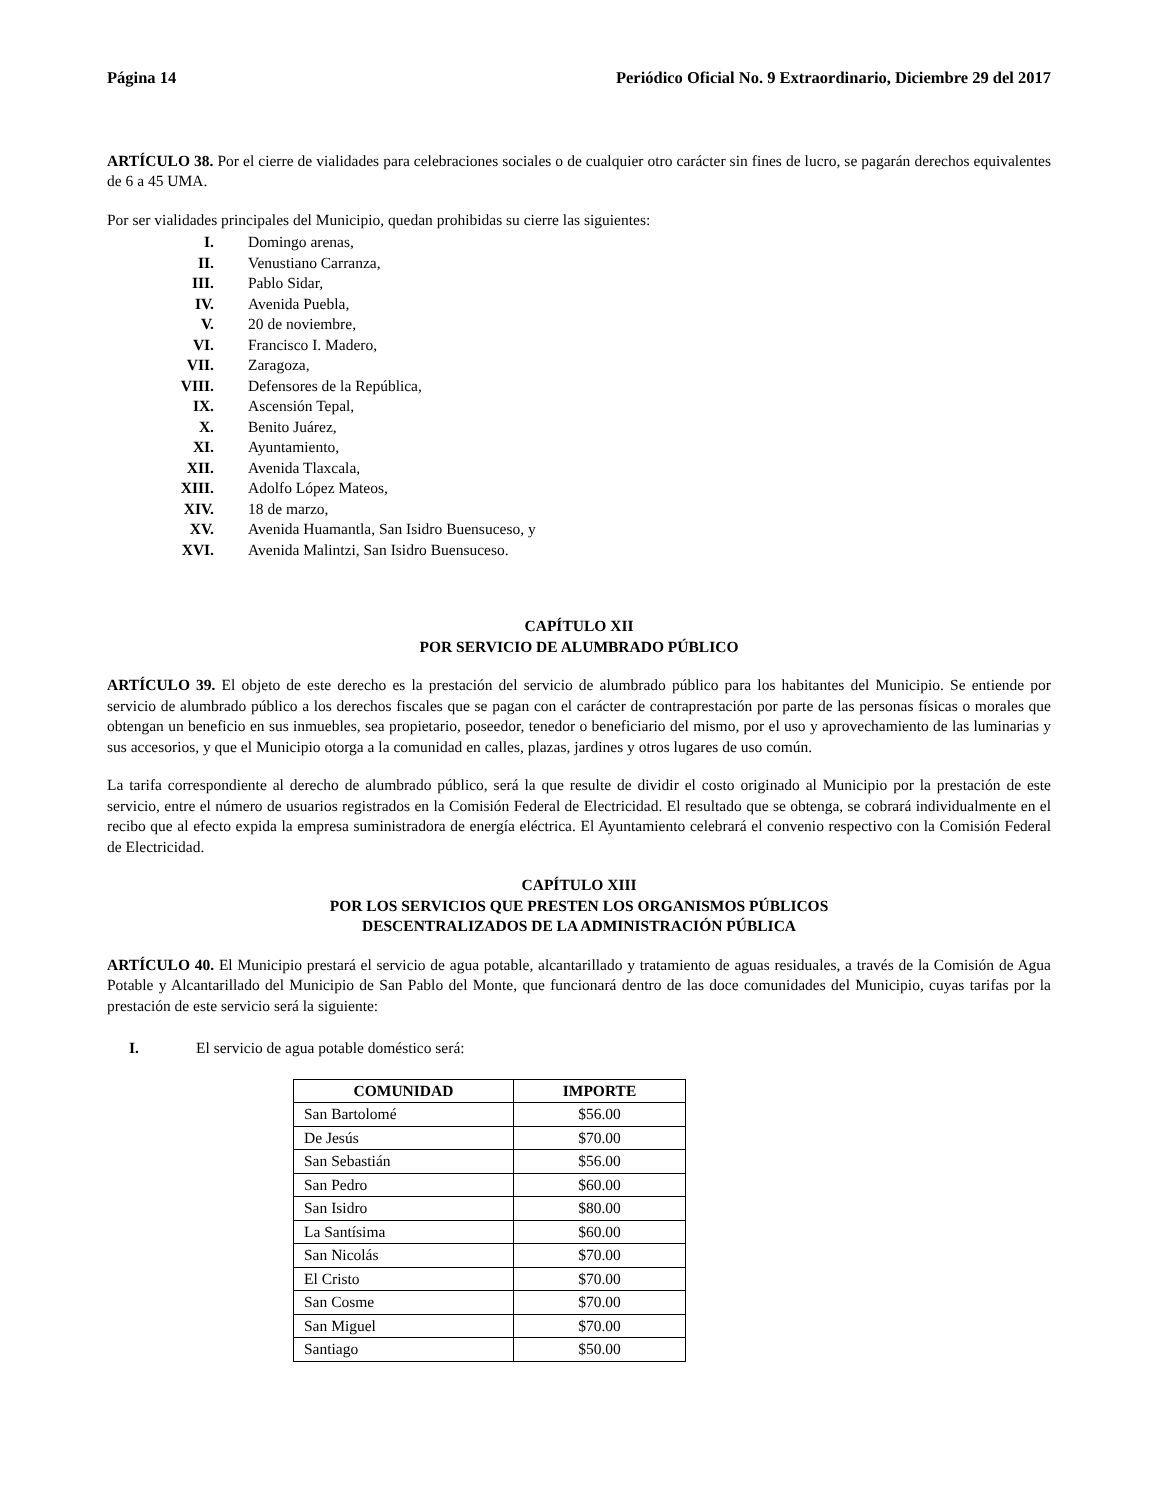Página 14 Periódico Oficial No. 9 Extraordinario, Diciembre 29 del 2017
ARTÍCULO 38. Por el cierre de vialidades para celebraciones sociales o de cualquier otro carácter sin fines de lucro, se pagarán derechos equivalentes de 6 a 45 UMA.
Por ser vialidades principales del Municipio, quedan prohibidas su cierre las siguientes:
I. Domingo arenas,
II. Venustiano Carranza,
III. Pablo Sidar,
IV. Avenida Puebla,
V. 20 de noviembre,
VI. Francisco I. Madero,
VII. Zaragoza,
VIII. Defensores de la República,
IX. Ascensión Tepal,
X. Benito Juárez,
XI. Ayuntamiento,
XII. Avenida Tlaxcala,
XIII. Adolfo López Mateos,
XIV. 18 de marzo,
XV. Avenida Huamantla, San Isidro Buensuceso, y
XVI. Avenida Malintzi, San Isidro Buensuceso.
CAPÍTULO XII
POR SERVICIO DE ALUMBRADO PÚBLICO
ARTÍCULO 39. El objeto de este derecho es la prestación del servicio de alumbrado público para los habitantes del Municipio. Se entiende por servicio de alumbrado público a los derechos fiscales que se pagan con el carácter de contraprestación por parte de las personas físicas o morales que obtengan un beneficio en sus inmuebles, sea propietario, poseedor, tenedor o beneficiario del mismo, por el uso y aprovechamiento de las luminarias y sus accesorios, y que el Municipio otorga a la comunidad en calles, plazas, jardines y otros lugares de uso común.
La tarifa correspondiente al derecho de alumbrado público, será la que resulte de dividir el costo originado al Municipio por la prestación de este servicio, entre el número de usuarios registrados en la Comisión Federal de Electricidad. El resultado que se obtenga, se cobrará individualmente en el recibo que al efecto expida la empresa suministradora de energía eléctrica. El Ayuntamiento celebrará el convenio respectivo con la Comisión Federal de Electricidad.
CAPÍTULO XIII
POR LOS SERVICIOS QUE PRESTEN LOS ORGANISMOS PÚBLICOS
DESCENTRALIZADOS DE LA ADMINISTRACIÓN PÚBLICA
ARTÍCULO 40. El Municipio prestará el servicio de agua potable, alcantarillado y tratamiento de aguas residuales, a través de la Comisión de Agua Potable y Alcantarillado del Municipio de San Pablo del Monte, que funcionará dentro de las doce comunidades del Municipio, cuyas tarifas por la prestación de este servicio será la siguiente:
I. El servicio de agua potable doméstico será:
| COMUNIDAD | IMPORTE |
| --- | --- |
| San Bartolomé | $56.00 |
| De Jesús | $70.00 |
| San Sebastián | $56.00 |
| San Pedro | $60.00 |
| San Isidro | $80.00 |
| La Santísima | $60.00 |
| San Nicolás | $70.00 |
| El Cristo | $70.00 |
| San Cosme | $70.00 |
| San Miguel | $70.00 |
| Santiago | $50.00 |